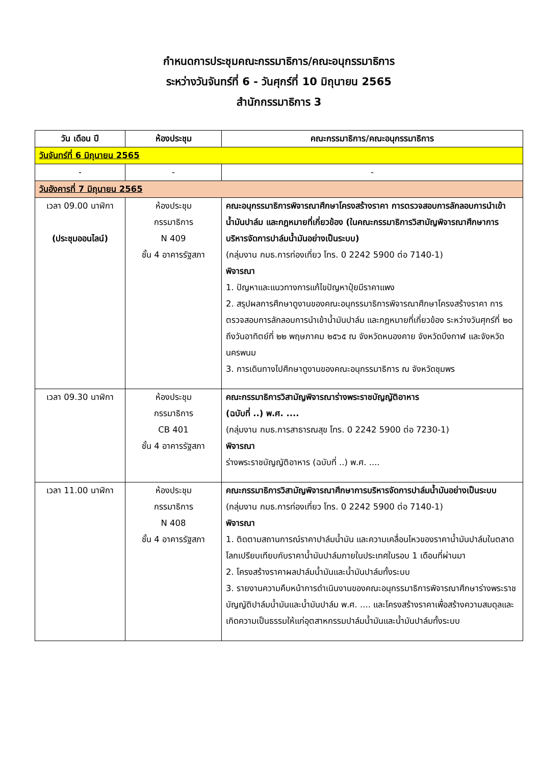กำหนดการประชุมคณะกรรมาธิการ/คณะอนุกรรมาธิการ
ระหว่างวันจันทร์ที่ 6 - วันศุกร์ที่ 10 มิถุนายน 2565
สำนักกรรมาธิการ 3
| วัน เดือน ปี | ห้องประชุม | คณะกรรมาธิการ/คณะอนุกรรมาธิการ |
| --- | --- | --- |
| วันจันทร์ที่ 6 มิถุนายน 2565 | | |
| - | - | - |
| วันอังคารที่ 7 มิถุนายน 2565 | | |
| เวลา 09.00 นาฬิกา (ประชุมออนไลน์) | ห้องประชุม กรรมาธิการ N 409 ชั้น 4 อาคารรัฐสภา | คณะอนุกรรมาธิการพิจารณาศึกษาโครงสร้างราคา การตรวจสอบการลักลอบการนำเข้าน้ำมันปาล์ม และกฎหมายที่เกี่ยวข้อง (ในคณะกรรมาธิการวิสามัญพิจารณาศึกษาการบริหารจัดการปาล์มน้ำมันอย่างเป็นระบบ) (กลุ่มงาน กมธ.การท่องเที่ยว โทร. 0 2242 5900 ต่อ 7140-1) พิจารณา 1. ปัญหาและแนวทางการแก้ไขปัญหาปุ๋ยมีราคาแพง 2. สรุปผลการศึกษาดูงานของคณะอนุกรรมาธิการพิจารณาศึกษาโครงสร้างราคา การตรวจสอบการลักลอบการนำเข้าน้ำมันปาล์ม และกฎหมายที่เกี่ยวข้อง ระหว่างวันศุกร์ที่ ๒๐ ถึงวันอาทิตย์ที่ ๒๒ พฤษภาคม ๒๕๖๕ ณ จังหวัดหนองคาย จังหวัดบึงกาฬ และจังหวัดนครพนม 3. การเดินทางไปศึกษาดูงานของคณะอนุกรรมาธิการ ณ จังหวัดชุมพร |
| เวลา 09.30 นาฬิกา | ห้องประชุม กรรมาธิการ CB 401 ชั้น 4 อาคารรัฐสภา | คณะกรรมาธิการวิสามัญพิจารณาร่างพระราชบัญญัติอาหาร (ฉบับที่ ..) พ.ศ. .... (กลุ่มงาน กมธ.การสาธารณสุข โทร. 0 2242 5900 ต่อ 7230-1) พิจารณา ร่างพระราชบัญญัติอาหาร (ฉบับที่ ..) พ.ศ. .... |
| เวลา 11.00 นาฬิกา | ห้องประชุม กรรมาธิการ N 408 ชั้น 4 อาคารรัฐสภา | คณะกรรมาธิการวิสามัญพิจารณาศึกษาการบริหารจัดการปาล์มน้ำมันอย่างเป็นระบบ (กลุ่มงาน กมธ.การท่องเที่ยว โทร. 0 2242 5900 ต่อ 7140-1) พิจารณา 1. ติดตามสถานการณ์ราคาปาล์มน้ำมัน และความเคลื่อนไหวของราคาน้ำมันปาล์มในตลาดโลกเปรียบเทียบกับราคาน้ำมันปาล์มภายในประเทศในรอบ 1 เดือนที่ผ่านมา 2. โครงสร้างราคาผลปาล์มน้ำมันและน้ำมันปาล์มทั้งระบบ 3. รายงานความคืบหน้าการดำเนินงานของคณะอนุกรรมาธิการพิจารณาศึกษาร่างพระราชบัญญัติปาล์มน้ำมันและน้ำมันปาล์ม พ.ศ. .... และโครงสร้างราคาเพื่อสร้างความสมดุลและเกิดความเป็นธรรมให้แก่อุตสาหกรรมปาล์มน้ำมันและน้ำมันปาล์มทั้งระบบ |